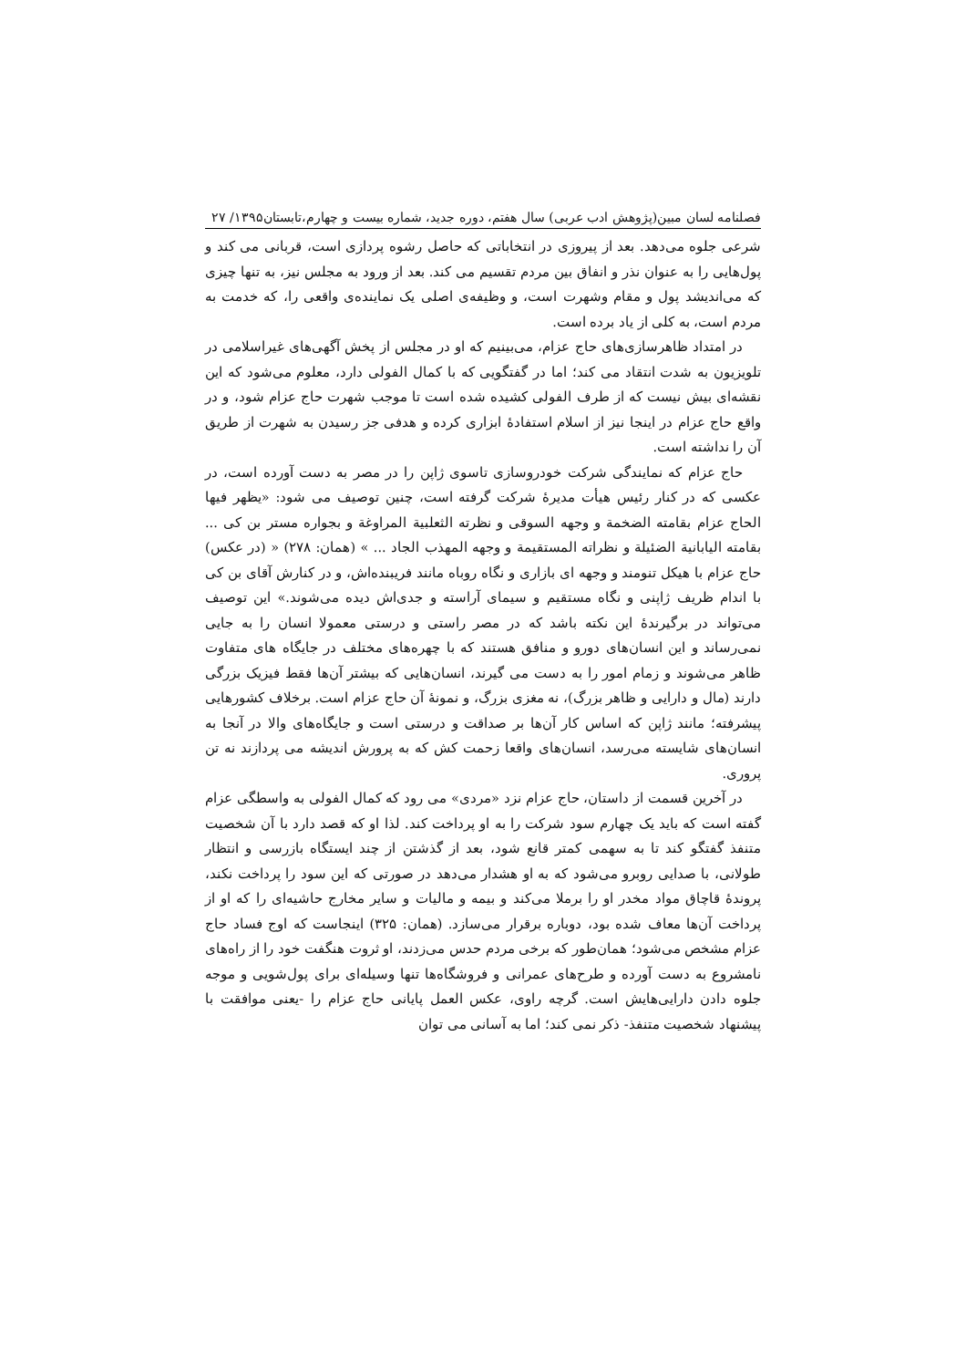فصلنامه لسان مبین(پژوهش ادب عربی) سال هفتم، دوره جدید، شماره بیست و چهارم،تابستان۱۳۹۵/ ۲۷
شرعی جلوه می‌دهد. بعد از پیروزی در انتخاباتی که حاصل رشوه پردازی است، قربانی می کند و پول‌هایی را به عنوان نذر و انفاق بین مردم تقسیم می کند. بعد از ورود به مجلس نیز، به تنها چیزی که می‌اندیشد پول و مقام وشهرت است، و وظیفه‌ی اصلی یک نماینده‌ی واقعی را، که خدمت به مردم است، به کلی از یاد برده است.
در امتداد ظاهرسازی‌های حاج عزام، می‌بینیم که او در مجلس از پخش آگهی‌های غیراسلامی در تلویزیون به شدت انتقاد می کند؛ اما در گفتگویی که با کمال الفولی دارد، معلوم می‌شود که این نقشه‌ای بیش نیست که از طرف الفولی کشیده شده است تا موجب شهرت حاج عزام شود، و در واقع حاج عزام در اینجا نیز از اسلام استفادۀ ابزاری کرده و هدفی جز رسیدن به شهرت از طریق آن را نداشته است.
حاج عزام که نمایندگی شرکت خودروسازی تاسوی ژاپن را در مصر به دست آورده است، در عکسی که در کنار رئیس هیأت مدیرۀ شرکت گرفته است، چنین توصیف می شود: «یظهر فیها الحاج عزام بقامته الضخمة و وجهه السوقی و نظرته الثعلبیة المراوغة و بجواره مستر بن کی ... بقامته الیابانیة الضئیلة و نظراته المستقیمة و وجهه المهذب الجاد ... » (همان: ۲۷۸) « (در عکس) حاج عزام با هیکل تنومند و وجهه ای بازاری و نگاه روباه مانند فریبنده‌اش، و در کنارش آقای بن کی با اندام ظریف ژاپنی و نگاه مستقیم و سیمای آراسته و جدی‌اش دیده می‌شوند.» این توصیف می‌تواند در برگیرندۀ این نکته باشد که در مصر راستی و درستی معمولا انسان را به جایی نمی‌رساند و این انسان‌های دورو و منافق هستند که با چهره‌های مختلف در جایگاه های متفاوت ظاهر می‌شوند و زمام امور را به دست می گیرند، انسان‌هایی که بیشتر آن‌ها فقط فیزیک بزرگی دارند (مال و دارایی و ظاهر بزرگ)، نه مغزی بزرگ، و نمونۀ آن حاج عزام است. برخلاف کشورهایی پیشرفته؛ مانند ژاپن که اساس کار آن‌ها بر صداقت و درستی است و جایگاه‌های والا در آنجا به انسان‌های شایسته می‌رسد، انسان‌های واقعا زحمت کش که به پرورش اندیشه می پردازند نه تن پروری.
در آخرین قسمت از داستان، حاج عزام نزد «مردی» می رود که کمال الفولی به واسطگی عزام گفته است که باید یک چهارم سود شرکت را به او پرداخت کند. لذا او که قصد دارد با آن شخصیت متنفذ گفتگو کند تا به سهمی کمتر قانع شود، بعد از گذشتن از چند ایستگاه بازرسی و انتظار طولانی، با صدایی روبرو می‌شود که به او هشدار می‌دهد در صورتی که این سود را پرداخت نکند، پروندۀ قاچاق مواد مخدر او را برملا می‌کند و بیمه و مالیات و سایر مخارج حاشیه‌ای را که او از پرداخت آن‌ها معاف شده بود، دوباره برقرار می‌سازد. (همان: ۳۲۵) اینجاست که اوج فساد حاج عزام مشخص می‌شود؛ همان‌طور که برخی مردم حدس می‌زدند، او ثروت هنگفت خود را از راه‌های نامشروع به دست آورده و طرح‌های عمرانی و فروشگاه‌ها تنها وسیله‌ای برای پول‌شویی و موجه جلوه دادن دارایی‌هایش است. گرچه راوی، عکس العمل پایانی حاج عزام را -یعنی موافقت با پیشنهاد شخصیت متنفذ- ذکر نمی کند؛ اما به آسانی می توان